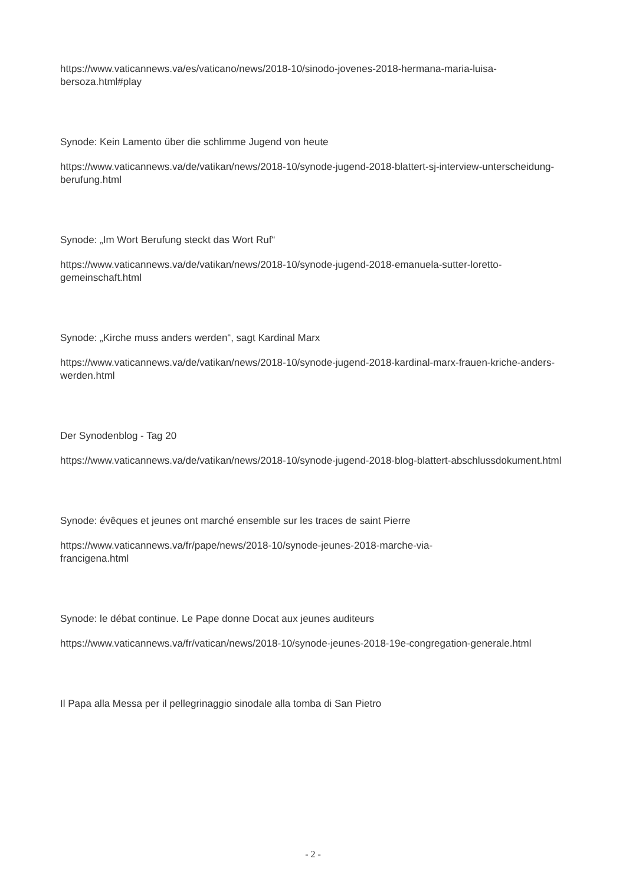https://www.vaticannews.va/es/vaticano/news/2018-10/sinodo-jovenes-2018-hermana-maria-luisa-bersoza.html#play
Synode: Kein Lamento über die schlimme Jugend von heute
https://www.vaticannews.va/de/vatikan/news/2018-10/synode-jugend-2018-blattert-sj-interview-unterscheidung-berufung.html
Synode: „Im Wort Berufung steckt das Wort Ruf“
https://www.vaticannews.va/de/vatikan/news/2018-10/synode-jugend-2018-emanuela-sutter-loretto-gemeinschaft.html
Synode: „Kirche muss anders werden“, sagt Kardinal Marx
https://www.vaticannews.va/de/vatikan/news/2018-10/synode-jugend-2018-kardinal-marx-frauen-kriche-anders-werden.html
Der Synodenblog - Tag 20
https://www.vaticannews.va/de/vatikan/news/2018-10/synode-jugend-2018-blog-blattert-abschlussdokument.html
Synode: évêques et jeunes ont marché ensemble sur les traces de saint Pierre
https://www.vaticannews.va/fr/pape/news/2018-10/synode-jeunes-2018-marche-via-
francigena.html
Synode: le débat continue. Le Pape donne Docat aux jeunes auditeurs
https://www.vaticannews.va/fr/vatican/news/2018-10/synode-jeunes-2018-19e-congregation-generale.html
Il Papa alla Messa per il pellegrinaggio sinodale alla tomba di San Pietro
- 2 -